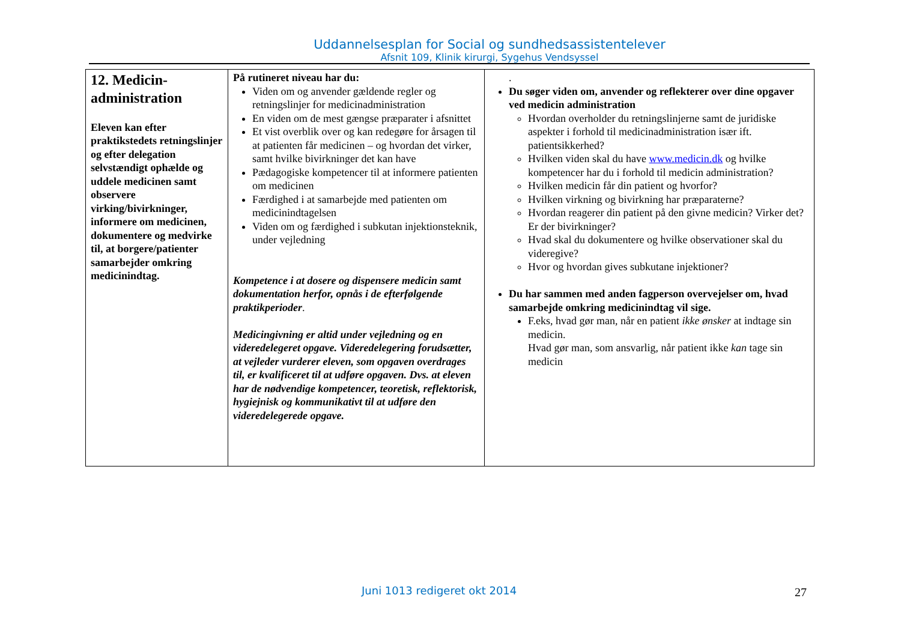Uddannelsesplan for Social og sundhedsassistentelever
Afsnit 109, Klinik kirurgi, Sygehus Vendsyssel
| 12. Medicin-administration Eleven kan efter praktikstedets retningslinjer og efter delegation selvstændigt ophælde og uddele medicinen samt observere virking/bivirkninger, informere om medicinen, dokumentere og medvirke til, at borgere/patienter samarbejder omkring medicinindtag. | På rutineret niveau har du: Viden om og anvender gældende regler og retningslinjer for medicinadministration En viden om de mest gængse præparater i afsnittet Et vist overblik over og kan redegøre for årsagen til at patienten får medicinen – og hvordan det virker, samt hvilke bivirkninger det kan have Pædagogiske kompetencer til at informere patienten om medicinen Færdighed i at samarbejde med patienten om medicinindtagelsen Viden om og færdighed i subkutan injektionsteknik, under vejledning Kompetence i at dosere og dispensere medicin samt dokumentation herfor, opnås i de efterfølgende praktikperioder . Medicingivning er altid under vejledning og en videredelegeret opgave. Videredelegering forudsætter, at vejleder vurderer eleven, som opgaven overdrages til, er kvalificeret til at udføre opgaven. Dvs. at eleven har de nødvendige kompetencer, teoretisk, reflektorisk, hygiejnisk og kommunikativt til at udføre den videredelegerede opgave. | . Du søger viden om, anvender og reflekterer over dine opgaver ved medicin administration Hvordan overholder du retningslinjerne samt de juridiske aspekter i forhold til medicinadministration især ift. patientsikkerhed? Hvilken viden skal du have www.medicin.dk og hvilke kompetencer har du i forhold til medicin administration? Hvilken medicin får din patient og hvorfor? Hvilken virkning og bivirkning har præparaterne? Hvordan reagerer din patient på den givne medicin? Virker det? Er der bivirkninger? Hvad skal du dokumentere og hvilke observationer skal du videregive? Hvor og hvordan gives subkutane injektioner? Du har sammen med anden fagperson overvejelser om, hvad samarbejde omkring medicinindtag vil sige. F.eks, hvad gør man, når en patient ikke ønsker at indtage sin medicin. Hvad gør man, som ansvarlig, når patient ikke kan tage sin medicin |
Juni 1013 redigeret okt 2014 27